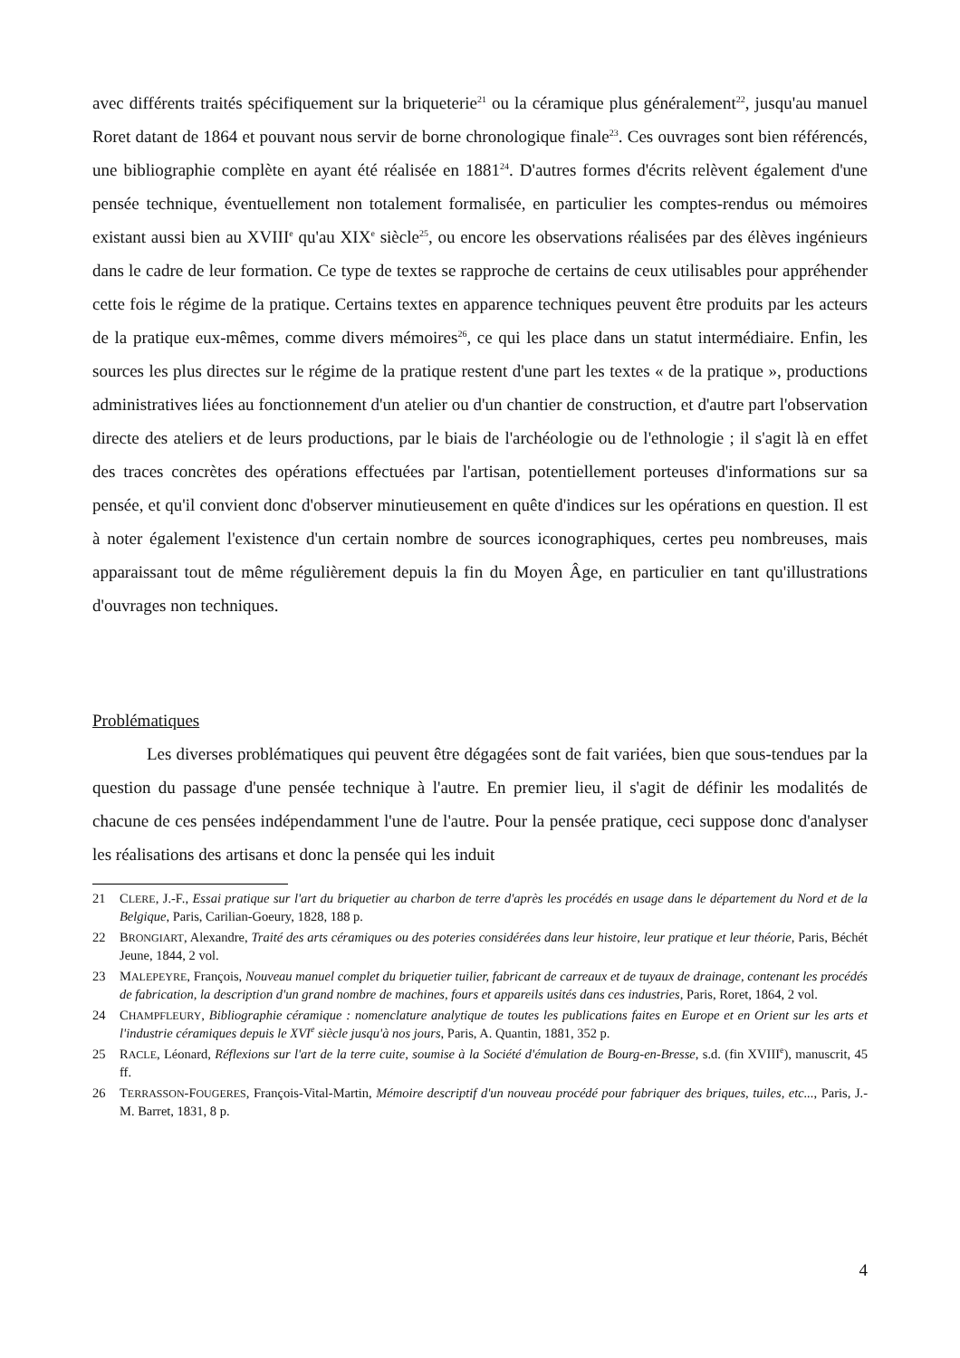avec différents traités spécifiquement sur la briqueterie<sup>21</sup> ou la céramique plus généralement<sup>22</sup>, jusqu'au manuel Roret datant de 1864 et pouvant nous servir de borne chronologique finale<sup>23</sup>. Ces ouvrages sont bien référencés, une bibliographie complète en ayant été réalisée en 1881<sup>24</sup>. D'autres formes d'écrits relèvent également d'une pensée technique, éventuellement non totalement formalisée, en particulier les comptes-rendus ou mémoires existant aussi bien au XVIII<sup>e</sup> qu'au XIX<sup>e</sup> siècle<sup>25</sup>, ou encore les observations réalisées par des élèves ingénieurs dans le cadre de leur formation. Ce type de textes se rapproche de certains de ceux utilisables pour appréhender cette fois le régime de la pratique. Certains textes en apparence techniques peuvent être produits par les acteurs de la pratique eux-mêmes, comme divers mémoires<sup>26</sup>, ce qui les place dans un statut intermédiaire. Enfin, les sources les plus directes sur le régime de la pratique restent d'une part les textes « de la pratique », productions administratives liées au fonctionnement d'un atelier ou d'un chantier de construction, et d'autre part l'observation directe des ateliers et de leurs productions, par le biais de l'archéologie ou de l'ethnologie ; il s'agit là en effet des traces concrètes des opérations effectuées par l'artisan, potentiellement porteuses d'informations sur sa pensée, et qu'il convient donc d'observer minutieusement en quête d'indices sur les opérations en question. Il est à noter également l'existence d'un certain nombre de sources iconographiques, certes peu nombreuses, mais apparaissant tout de même régulièrement depuis la fin du Moyen Âge, en particulier en tant qu'illustrations d'ouvrages non techniques.
Problématiques
Les diverses problématiques qui peuvent être dégagées sont de fait variées, bien que sous-tendues par la question du passage d'une pensée technique à l'autre. En premier lieu, il s'agit de définir les modalités de chacune de ces pensées indépendamment l'une de l'autre. Pour la pensée pratique, ceci suppose donc d'analyser les réalisations des artisans et donc la pensée qui les induit
21 CLERE, J.-F., Essai pratique sur l'art du briquetier au charbon de terre d'après les procédés en usage dans le département du Nord et de la Belgique, Paris, Carilian-Goeury, 1828, 188 p.
22 BRONGIART, Alexandre, Traité des arts céramiques ou des poteries considérées dans leur histoire, leur pratique et leur théorie, Paris, Béchét Jeune, 1844, 2 vol.
23 MALEPEYRE, François, Nouveau manuel complet du briquetier tuilier, fabricant de carreaux et de tuyaux de drainage, contenant les procédés de fabrication, la description d'un grand nombre de machines, fours et appareils usités dans ces industries, Paris, Roret, 1864, 2 vol.
24 CHAMPFLEURY, Bibliographie céramique : nomenclature analytique de toutes les publications faites en Europe et en Orient sur les arts et l'industrie céramiques depuis le XVI<sup>e</sup> siècle jusqu'à nos jours, Paris, A. Quantin, 1881, 352 p.
25 RACLE, Léonard, Réflexions sur l'art de la terre cuite, soumise à la Société d'émulation de Bourg-en-Bresse, s.d. (fin XVIII<sup>e</sup>), manuscrit, 45 ff.
26 TERRASSON-FOUGERES, François-Vital-Martin, Mémoire descriptif d'un nouveau procédé pour fabriquer des briques, tuiles, etc..., Paris, J.-M. Barret, 1831, 8 p.
4